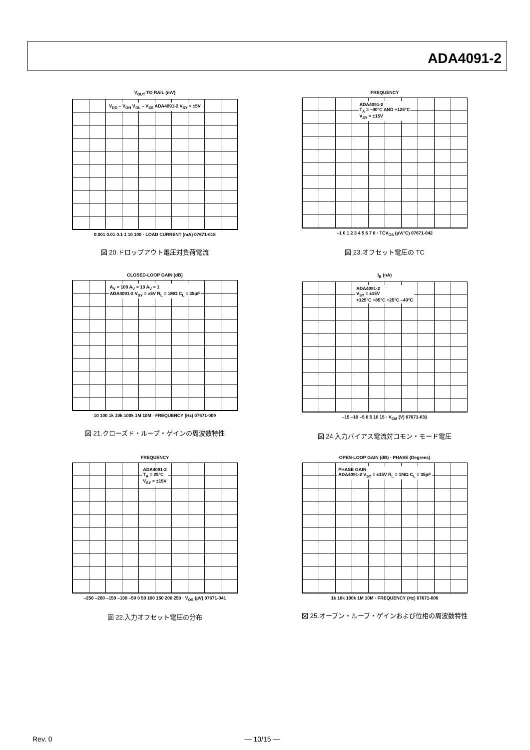ADA4091-2
V<sub>OUT</sub> TO RAIL (mV)
V<sub>DD</sub> – V<sub>OH</sub> V<sub>OL</sub> – V<sub>SS</sub> ADA4091-2 V<sub>SY</sub> = ±5V
0.001 0.01 0.1 1 10 100 · LOAD CURRENT (mA) 07671-018
図 20.ドロップアウト電圧対負荷電流
FREQUENCY
ADA4091-2
T<sub>A</sub> = –40°C AND +125°C
V<sub>SY</sub> = ±15V
–1 0 1 2 3 4 5 6 7 8 · TCV<sub>OS</sub> (µV/°C) 07671-042
図 23.オフセット電圧の TC
CLOSED-LOOP GAIN (dB)
A<sub>V</sub> = 100 A<sub>V</sub> = 10 A<sub>V</sub> = 1
ADA4091-2 V<sub>SY</sub> = ±5V R<sub>L</sub> = 1MΩ C<sub>L</sub> = 35pF
10 100 1k 10k 100k 1M 10M · FREQUENCY (Hz) 07671-009
図 21.クローズド・ループ・ゲインの周波数特性
I<sub>B</sub> (nA)
ADA4091-2
V<sub>SY</sub> = ±15V
+125°C +85°C +25°C –40°C
–15 –10 –5 0 5 10 15 · V<sub>CM</sub> (V) 07671-031
図 24.入力バイアス電流対コモン・モード電圧
FREQUENCY
ADA4091-2
T<sub>A</sub> = 25°C
V<sub>SY</sub> = ±15V
–250 –200 –150 –100 –50 0 50 100 150 200 250 · V<sub>OS</sub> (µV) 07671-041
図 22.入力オフセット電圧の分布
OPEN-LOOP GAIN (dB) · PHASE (Degrees)
PHASE GAIN
ADA4091-2 V<sub>SY</sub> = ±15V R<sub>L</sub> = 1MΩ C<sub>L</sub> = 35pF
1k 10k 100k 1M 10M · FREQUENCY (Hz) 07671-006
図 25.オープン・ループ・ゲインおよび位相の周波数特性
Rev. 0 — 10/15 —